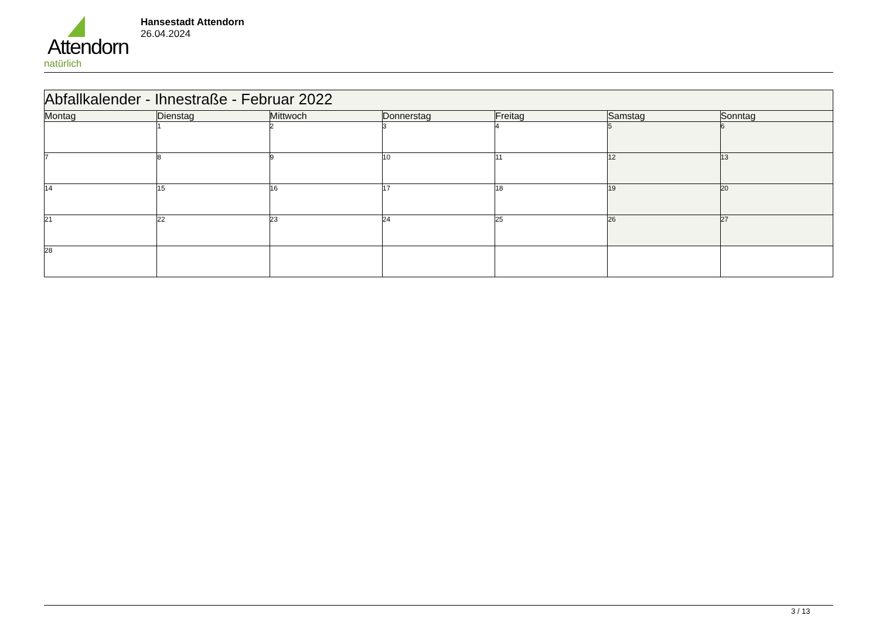Attendorn
natürlich
Hansestadt Attendorn
26.04.2024
| Abfallkalender - Ihnestraße - Februar 2022 | | | | | | |
| Montag | Dienstag | Mittwoch | Donnerstag | Freitag | Samstag | Sonntag |
| | 1 | 2 | 3 | 4 | 5 | 6 |
| 7 | 8 | 9 | 10 | 11 | 12 | 13 |
| 14 | 15 | 16 | 17 | 18 | 19 | 20 |
| 21 | 22 | 23 | 24 | 25 | 26 | 27 |
| 28 | | | | | | |
3 / 13